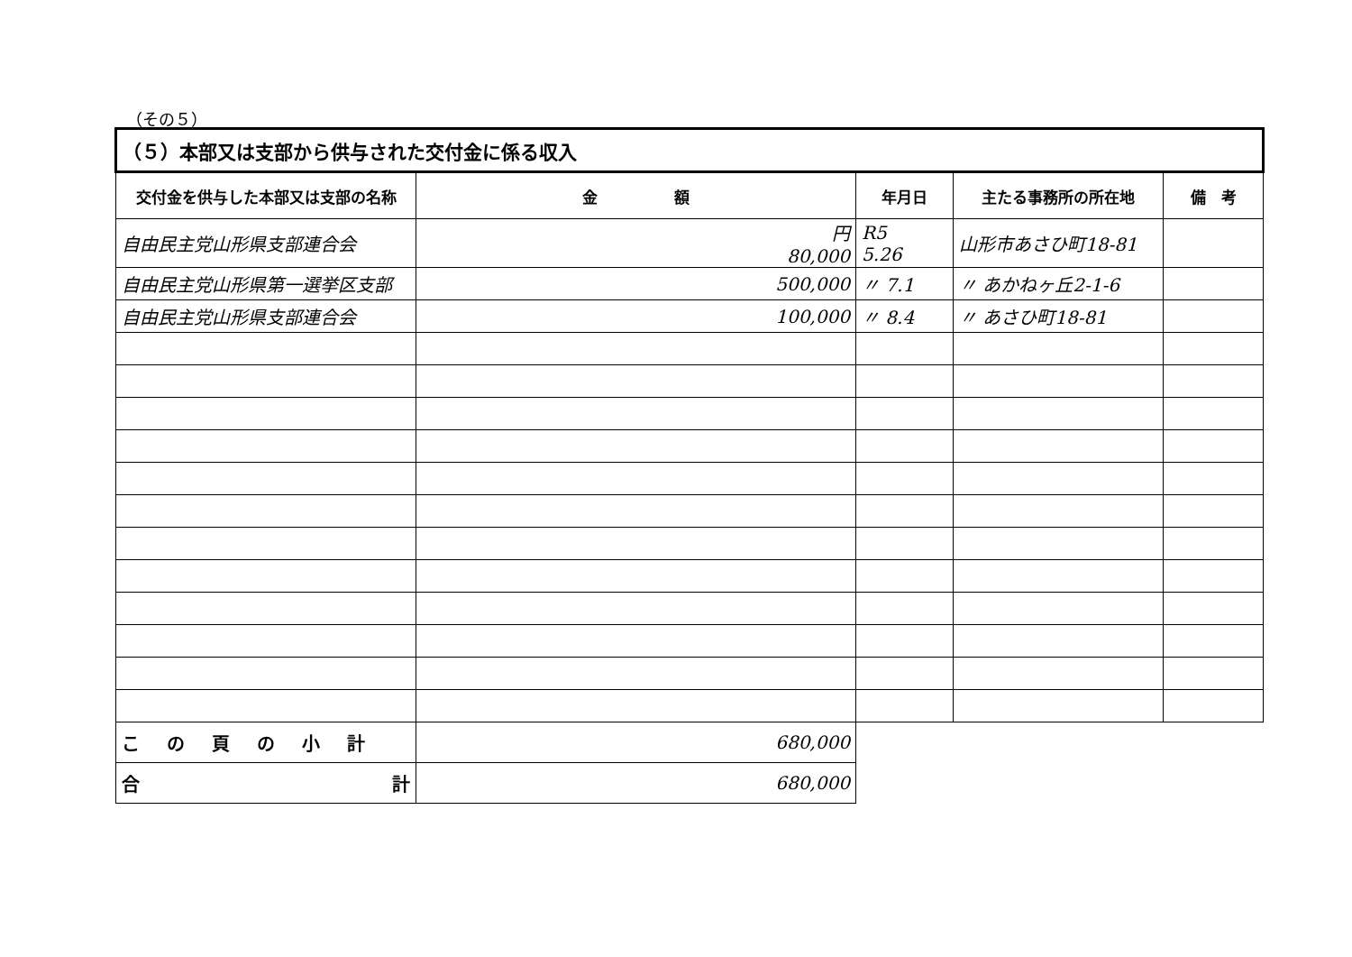（その５）
| （５）本部又は支部から供与された交付金に係る収入 | | | | |
| 交付金を供与した本部又は支部の名称 | 金 額 | 年月日 | 主たる事務所の所在地 | 備 考 |
| 自由民主党山形県支部連合会 | 円 80,000 | R5 5.26 | 山形市あさひ町18-81 | |
| 自由民主党山形県第一選挙区支部 | 500,000 | 〃 7.1 | 〃 あかねヶ丘2-1-6 | |
| 自由民主党山形県支部連合会 | 100,000 | 〃 8.4 | 〃 あさひ町18-81 | |
| この頁の小計 | 680,000 | | | |
| 合 計 | 680,000 | | | |